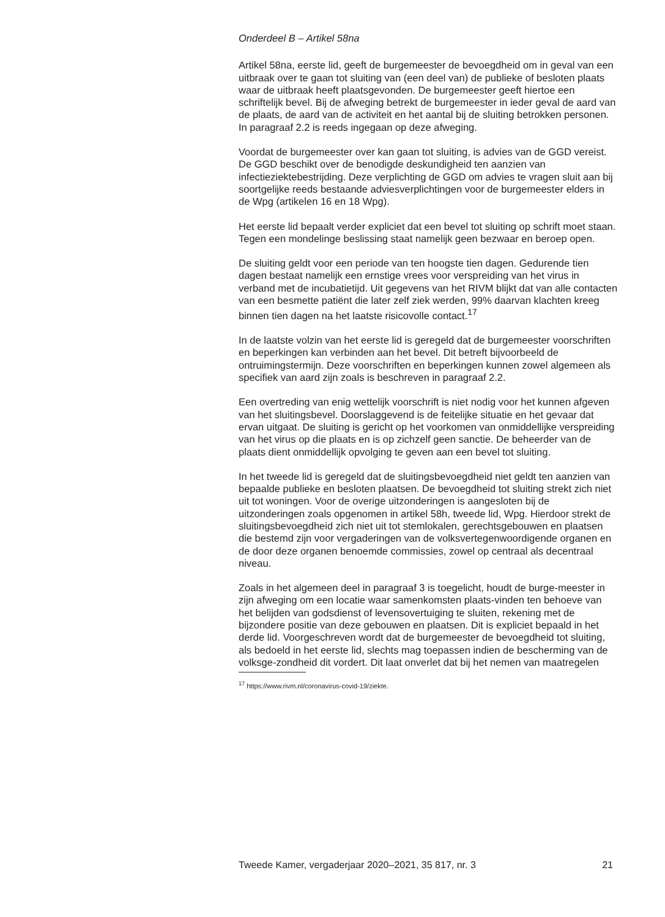Onderdeel B – Artikel 58na
Artikel 58na, eerste lid, geeft de burgemeester de bevoegdheid om in geval van een uitbraak over te gaan tot sluiting van (een deel van) de publieke of besloten plaats waar de uitbraak heeft plaatsgevonden. De burgemeester geeft hiertoe een schriftelijk bevel. Bij de afweging betrekt de burgemeester in ieder geval de aard van de plaats, de aard van de activiteit en het aantal bij de sluiting betrokken personen. In paragraaf 2.2 is reeds ingegaan op deze afweging.
Voordat de burgemeester over kan gaan tot sluiting, is advies van de GGD vereist. De GGD beschikt over de benodigde deskundigheid ten aanzien van infectieziektebestrijding. Deze verplichting de GGD om advies te vragen sluit aan bij soortgelijke reeds bestaande adviesverplichtingen voor de burgemeester elders in de Wpg (artikelen 16 en 18 Wpg).
Het eerste lid bepaalt verder expliciet dat een bevel tot sluiting op schrift moet staan. Tegen een mondelinge beslissing staat namelijk geen bezwaar en beroep open.
De sluiting geldt voor een periode van ten hoogste tien dagen. Gedurende tien dagen bestaat namelijk een ernstige vrees voor verspreiding van het virus in verband met de incubatietijd. Uit gegevens van het RIVM blijkt dat van alle contacten van een besmette patiënt die later zelf ziek werden, 99% daarvan klachten kreeg binnen tien dagen na het laatste risicovolle contact.<sup>17</sup>
In de laatste volzin van het eerste lid is geregeld dat de burgemeester voorschriften en beperkingen kan verbinden aan het bevel. Dit betreft bijvoorbeeld de ontruimingstermijn. Deze voorschriften en beperkingen kunnen zowel algemeen als specifiek van aard zijn zoals is beschreven in paragraaf 2.2.
Een overtreding van enig wettelijk voorschrift is niet nodig voor het kunnen afgeven van het sluitingsbevel. Doorslaggevend is de feitelijke situatie en het gevaar dat ervan uitgaat. De sluiting is gericht op het voorkomen van onmiddellijke verspreiding van het virus op die plaats en is op zichzelf geen sanctie. De beheerder van de plaats dient onmiddellijk opvolging te geven aan een bevel tot sluiting.
In het tweede lid is geregeld dat de sluitingsbevoegdheid niet geldt ten aanzien van bepaalde publieke en besloten plaatsen. De bevoegdheid tot sluiting strekt zich niet uit tot woningen. Voor de overige uitzonderingen is aangesloten bij de uitzonderingen zoals opgenomen in artikel 58h, tweede lid, Wpg. Hierdoor strekt de sluitingsbevoegdheid zich niet uit tot stemlokalen, gerechtsgebouwen en plaatsen die bestemd zijn voor vergaderingen van de volksvertegenwoordigende organen en de door deze organen benoemde commissies, zowel op centraal als decentraal niveau.
Zoals in het algemeen deel in paragraaf 3 is toegelicht, houdt de burge-meester in zijn afweging om een locatie waar samenkomsten plaats-vinden ten behoeve van het belijden van godsdienst of levensovertuiging te sluiten, rekening met de bijzondere positie van deze gebouwen en plaatsen. Dit is expliciet bepaald in het derde lid. Voorgeschreven wordt dat de burgemeester de bevoegdheid tot sluiting, als bedoeld in het eerste lid, slechts mag toepassen indien de bescherming van de volksge-zondheid dit vordert. Dit laat onverlet dat bij het nemen van maatregelen
<sup>17</sup> https://www.rivm.nl/coronavirus-covid-19/ziekte.
Tweede Kamer, vergaderjaar 2020–2021, 35 817, nr. 3 21